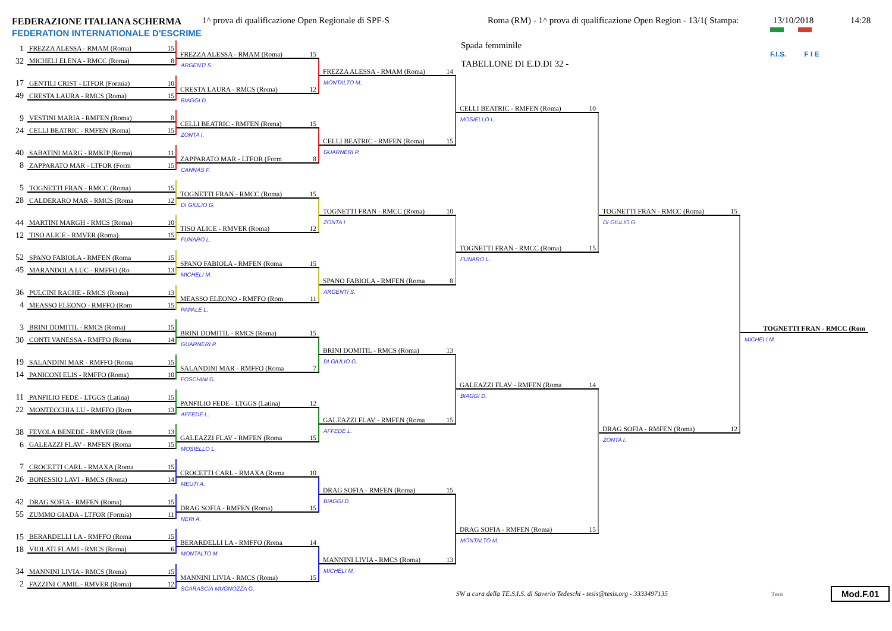FEDERAZIONE ITALIANA SCHERMA
FEDERATION INTERNATIONALE D'ESCRIME
1^ prova di qualificazione Open Regionale di SPF-S Roma (RM) - 1^ prova di qualificazione Open Region - 13/1( Stampa:
13/10/2018 14:28
1
FREZZA ALESSA - RMAM (Roma) 15
32
MICHELI ELENA - RMCC (Roma) 8
17
GENTILI CRIST - LTFOR (Formia) 10
49
CRESTA LAURA - RMCS (Roma) 15
9
VESTINI MARIA - RMFEN (Roma) 8
24
CELLI BEATRIC - RMFEN (Roma) 15
40
SABATINI MARG - RMKIP (Roma) 11
8
ZAPPARATO MAR - LTFOR (Form 15
5
TOGNETTI FRAN - RMCC (Roma) 15
28
CALDERARO MAR - RMCS (Roma 12
44
MARTINI MARGH - RMCS (Roma) 10
12
TISO ALICE - RMVER (Roma) 15
52
SPANO FABIOLA - RMFEN (Roma 15
45
MARANDOLA LUC - RMFFO (Ro 13
36
PULCINI RACHE - RMCS (Roma) 13
4
MEASSO ELEONO - RMFFO (Rom 15
3
BRINI DOMITIL - RMCS (Roma) 15
30
CONTI VANESSA - RMFFO (Roma 14
19
SALANDINI MAR - RMFFO (Roma 15
14
PANICONI ELIS - RMFFO (Roma) 10
11
PANFILIO FEDE - LTGGS (Latina) 15
22
MONTECCHIA LU - RMFFO (Rom 13
38
FEVOLA BENEDE - RMVER (Rom 13
6
GALEAZZI FLAV - RMFEN (Roma 15
7
CROCETTI CARL - RMAXA (Roma 15
26
BONESSIO LAVI - RMCS (Roma) 14
42
DRAG SOFIA - RMFEN (Roma) 15
55
ZUMMO GIADA - LTFOR (Formia) 11
15
BERARDELLI LA - RMFFO (Roma 15
18
VIOLATI FLAMI - RMCS (Roma) 6
34
MANNINI LIVIA - RMCS (Roma) 15
2
FAZZINI CAMIL - RMVER (Roma) 12
FREZZA ALESSA - RMAM (Roma) 15
ARGENTI S.
CRESTA LAURA - RMCS (Roma) 12
BIAGGI D.
CELLI BEATRIC - RMFEN (Roma) 15
ZONTA I.
ZAPPARATO MAR - LTFOR (Form 8
CANNAS F.
TOGNETTI FRAN - RMCC (Roma) 15
DI GIULIO G.
TISO ALICE - RMVER (Roma) 12
FUNARO L.
SPANO FABIOLA - RMFEN (Roma 15
MICHELI M.
MEASSO ELEONO - RMFFO (Rom 11
PAPALE L.
BRINI DOMITIL - RMCS (Roma) 15
GUARNERI P.
SALANDINI MAR - RMFFO (Roma 7
FOSCHINI G.
PANFILIO FEDE - LTGGS (Latina) 12
AFFEDE L.
GALEAZZI FLAV - RMFEN (Roma 15
MOSIELLO L.
CROCETTI CARL - RMAXA (Roma 10
MEUTI A.
DRAG SOFIA - RMFEN (Roma) 15
NERI A.
BERARDELLI LA - RMFFO (Roma 14
MONTALTO M.
MANNINI LIVIA - RMCS (Roma) 15
SCARASCIA MUGNOZZA G.
FREZZA ALESSA - RMAM (Roma) 14
MONTALTO M.
CELLI BEATRIC - RMFEN (Roma) 15
GUARNERI P.
TOGNETTI FRAN - RMCC (Roma) 10
ZONTA I.
SPANO FABIOLA - RMFEN (Roma 8
ARGENTI S.
BRINI DOMITIL - RMCS (Roma) 13
DI GIULIO G.
GALEAZZI FLAV - RMFEN (Roma 15
AFFEDE L.
DRAG SOFIA - RMFEN (Roma) 15
BIAGGI D.
MANNINI LIVIA - RMCS (Roma) 13
MICHELI M.
Spada femminile
TABELLONE DI E.D.DI 32 -
F.I.S. F I E
CELLI BEATRIC - RMFEN (Roma) 10
MOSIELLO L.
TOGNETTI FRAN - RMCC (Roma) 15
FUNARO L.
GALEAZZI FLAV - RMFEN (Roma 14
BIAGGI D.
DRAG SOFIA - RMFEN (Roma) 15
MONTALTO M.
TOGNETTI FRAN - RMCC (Roma) 15
DI GIULIO G.
DRAG SOFIA - RMFEN (Roma) 12
ZONTA I.
TOGNETTI FRAN - RMCC (Rom
MICHELI M.
SW a cura della TE.S.I.S. di Saverio Tedeschi - tesis@tesis.org - 3333497135
Tesis
Mod.F.01